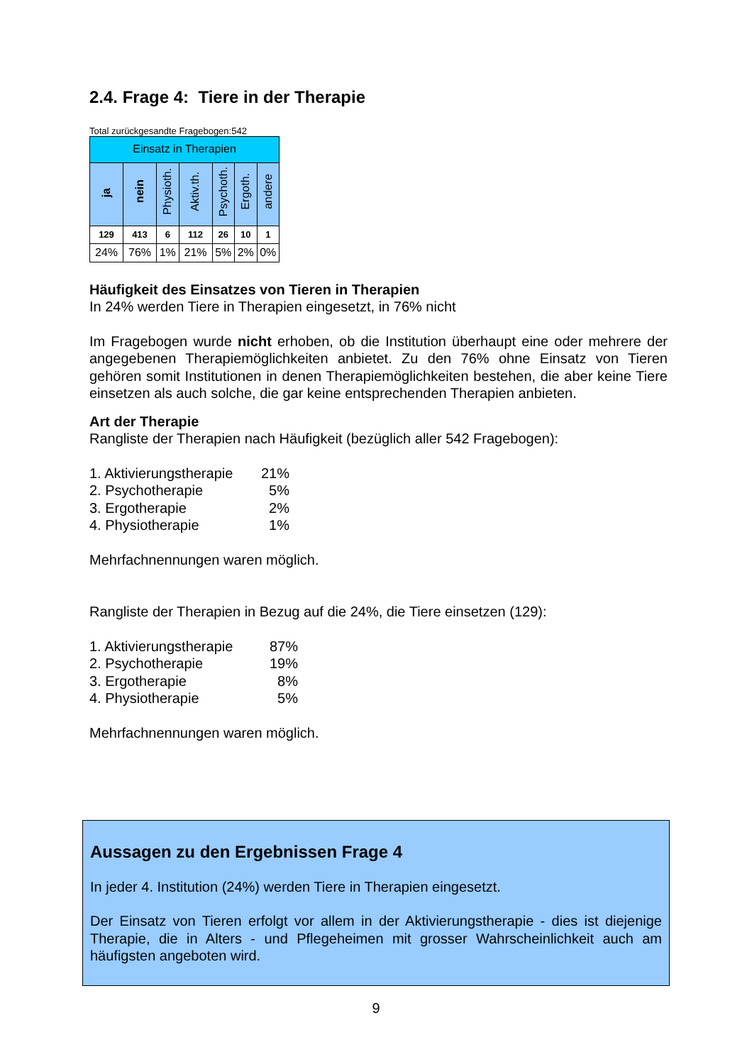2.4. Frage 4: Tiere in der Therapie
Total zurückgesandte Fragebogen:542
| Einsatz in Therapien | | | | | | |
| ja | nein | Physioth. | Aktiv.th. | Psychoth. | Ergoth. | andere |
| 129 | 413 | 6 | 112 | 26 | 10 | 1 |
| 24% | 76% | 1% | 21% | 5% | 2% | 0% |
Häufigkeit des Einsatzes von Tieren in Therapien
In 24% werden Tiere in Therapien eingesetzt, in 76% nicht
Im Fragebogen wurde nicht erhoben, ob die Institution überhaupt eine oder mehrere der angegebenen Therapiemöglichkeiten anbietet. Zu den 76% ohne Einsatz von Tieren gehören somit Institutionen in denen Therapiemöglichkeiten bestehen, die aber keine Tiere einsetzen als auch solche, die gar keine entsprechenden Therapien anbieten.
Art der Therapie
Rangliste der Therapien nach Häufigkeit (bezüglich aller 542 Fragebogen):
| 1. Aktivierungstherapie | 21% |
| 2. Psychotherapie | 5% |
| 3. Ergotherapie | 2% |
| 4. Physiotherapie | 1% |
Mehrfachnennungen waren möglich.
Rangliste der Therapien in Bezug auf die 24%, die Tiere einsetzen (129):
| 1. Aktivierungstherapie | 87% |
| 2. Psychotherapie | 19% |
| 3. Ergotherapie | 8% |
| 4. Physiotherapie | 5% |
Mehrfachnennungen waren möglich.
Aussagen zu den Ergebnissen Frage 4
In jeder 4. Institution (24%) werden Tiere in Therapien eingesetzt.
Der Einsatz von Tieren erfolgt vor allem in der Aktivierungstherapie - dies ist diejenige Therapie, die in Alters - und Pflegeheimen mit grosser Wahrscheinlichkeit auch am häufigsten angeboten wird.
9